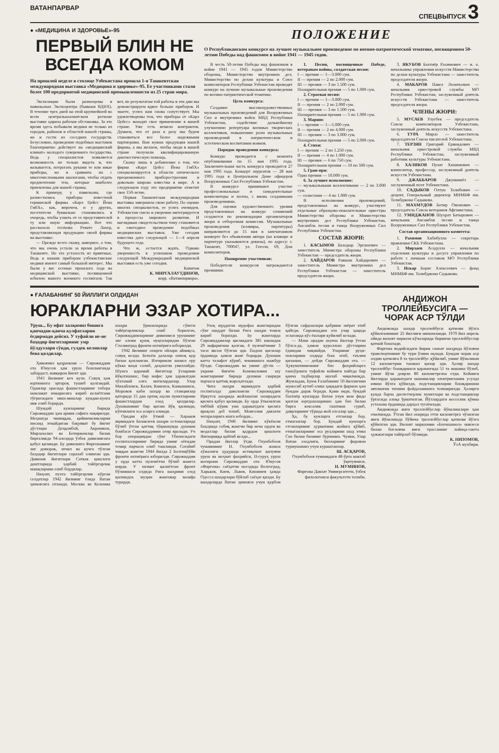ВАТАНПАРВАР СПЕЦВЫПУСК 3
● «МЕДИЦИНА И ЗДОРОВЬЕ»-95
ПЕРВЫЙ БЛИН НЕ ВСЕГДА КОМОМ
На прошлой неделе в столице Узбекистана прошла 1-я Ташкентская международная выставка «Медицина и здоровье»-95. Ее участниками стали более 100 предприятий медицинской промышленности из 25 стран мира.
Экспозиции были размещены в павильонах Экспоцентра (бывшая ВДНХ). В течение трех дней на этой крупнейшей во всем центральноазиатском регионе выставке царила рабочая обстановка. За это время здесь побывали медики не только из городов, районов и областей нашей страны, но и гости из соседних государств. Безусловно, проведение подобных выставок благоприятно действует на «медицинский климат» молодого суверенного государства. Ведь у специалистов появляется возможность не только видеть и, что называется, потрогать руками те или иные приборы, но и сравнить их с многочисленными аналогами, чтобы отдать предпочтение тем, которые наиболее приемлемы для нашей страны.
К примеру, у павильона, где разместились приборы известной германской фирмы «Карл Цейсс Йена ГмбХ», как, впрочем, и у других, посетители буквально становились в очередь, чтобы узнать от ее представителей ту или иную информацию. Вот что рассказала госпожа Ренате Лахер, представляющая продукцию своей фирмы на выставке:
— Прежде всего скажу, наверное, о том, что мы очень устали за время работы в Ташкенте. Но эта усталость из приятных. Ведь к нашим приборам узбекистанские медики имеют самый большой интерес. Мы были у вас осенью прошлого года на медицинской выставке, посвященной юбилею вашего военного госпиталя. Так вот, по результатам той работы в эти дни мы демонстрируем вдвое больше приборов. И знаете, успех нам снова сопутствует. Мы удовлетворены тем, что приборы от «Карл Цейсс» находят свое применение в вашей стране. Уже есть немало контрактов. Думаем, что от раза к разу мы будем становиться все более надежными партнерами. Вам нужна продукция нашей фирмы, а мы желаем, чтобы люди в вашей стране получали квалифицированную диагностическую помощь.
Скажу лишь в добавление о том, что фирма «Карл Цейсс Йена ГмбХ» специализируется в области оптического прецизионного приборостроения и довольно широко известна в мире. А в следующем году это предприятие отметит свое 150-летие.
Первая Ташкентская международная выставка завершила свою работу. По оценке многих специалистов, ее успех очевиден. Узбекистан смело и уверенно интегрируется в процессы мирового развития. И наглядным свидетельством тому становится и ежегодное проведение подобных медицинских выставок. Уже сегодня известна дата следующей — 1—4 апреля будущего года.
Что ж, остается ждать. Однако уверенность в успешном проведении следующей Международной медицинской выставки есть уже сегодня.
Капитан
К. МИРГАЛАУТДИНОВ,
корр. «Ватанпарвара».
ПОЛОЖЕНИЕ
О Республиканском конкурсе на лучшее музыкальное произведение по военно-патриотической тематике, посвященном 50-летию Победы над фашизмом в войне 1941 — 1945 годов.
В честь 50-летия Победы над фашизмом в войне 1941 — 1945 годов Министерство обороны, Министерство внутренних дел, Министерство по делам культуры и Союз композиторов Республики Узбекистан проводят конкурс на лучшие музыкальные произведения по военно-патриотической тематике.
Цель конкурса:
Создание высокохудожественных музыкальных произведений для Вооруженных Сил и внутренних войск МВД Республики Узбекистан, содействие дальнейшему улучшению репертуара военных творческих коллективов, повышению роли музыкальных произведений в патриотическом и эстетическом воспитании воинов.
Порядок проведения конкурса:
Конкурс проводится с момента опубликования по 15 мая 1995 года. Заключительная часть конкурса проводится 27 мая 1995 года. Концерт лауреатов — 28 мая 1995 года в Центральном Доме офицеров Вооруженных Сил Республики Узбекистан.
В конкурсе принимают участие профессиональные и самодеятельные композиторы и поэты, с вновь созданными произведениями.
Для оценки художественного уровня представленных на конкурс сочинений создаются по рекомендации организаторов жюри и отборочная комиссия. Музыкальные произведения (клавиры, партитуры) направляются до 15 мая в запечатанном конверте без объявления автора (на клавире и партитуре указываются девизы), по адресу: г. Ташкент, 700047, ул. Гоголя, 69, Дом композиторов.
Поощрение участников:
Победители конкурсов награждаются премиями:
1. Песни, посвященные Победе, ветеранам войны, солдатская песня:
I — премия — 1—3.000 сум.
II — премия — 2 по 2.000 сум.
III — премия — 3 по 1.500 сум.
Поощрительная премия — 5 по 1.000 сум.
2. Строевая песня:
I — премия — 1—3.000 сум.
II — премия — 2 по 2.000 сум.
III — премия — 3 по 1.500 сум.
Поощрительная премия — 5 по 1.000 сум.
3. Марши:
I — премия — 1—5.000 сум.
II — премия — 2 по 4.000 сум.
III — премия — 3 по 3.000 сум.
Поощрительная премия — 5 по 2.000 сум.
4. Стихи:
I — премия — 2 по 1.250 сум.
II — премия — 4 по 1.000 сум.
III — премия — 6 по 750 сум.
Поощрительная премия — 10 по 500 сум.
5. Гран-при:
Одна премия — 10.000 сум.
6. За лучшее исполнение:
— музыкальными коллективами — 2 по 3.000 сум.
— солистами — 4 по 1.000 сум.
В исполнении произведений, представленных на конкурс, участвуют отдельные образцово-показательные оркестры Министерства обороны и Министерства внутренних дел Республики Узбекистан, Ансамбль песни и танца Вооруженных Сил Республики Узбекистан.
СОСТАВ ЖЮРИ:
1. КАСЫМОВ Баходыр Эргашевич — заместитель Министра обороны Республики Узбекистан — председатель жюри.
2. ХАЙДАРОВ Равшан Хайдарович — заместитель Министра внутренних дел Республики Узбекистан — заместитель председателя жюри.
3. ЯКУБОВ Бахтиёр Рахимович — и. о. начальника управления искусств Министерства по делам культуры Узбекистана — заместитель председателя жюри.
4. МАКАРОВ Павел Леонтьевич — начальник оркестровой службы МО Республики Узбекистан, заслуженный деятель искусств Узбекистана — заместитель председателя жюри.
ЧЛЕНЫ ЖЮРИ:
5. МУСАЕВ Улугбек — председатель Союза композиторов Узбекистана, заслуженный деятель искусств Узбекистана.
6. ТУРА Мирзо — заместитель председателя Союза писателей Узбекистана.
7. ТЕРЗЯН Григорий Ервандович — начальник оркестровой службы МВД Республики Узбекистан, заслуженный работник культуры Узбекистана.
8. ХАЛИКОВ Пулат Хашимович — композитор, профессор, заслуженный деятель искусств Узбекистана.
9. ДЖАББАРОВ Джуманиёз — заслуженный поэт Узбекистана.
10. САДЫКОВ Олтун Толибович — доцент, Генеральный директор МНМБФ им. Толибджона Садыкова.
11. МАХМУДОВ Ботир Омонович — председатель Союза ветеранов Афганистана.
12. УМИДЖАНОВ Шухрат Батырович — начальник Ансамбля песни и танца Вооруженных Сил Республики Узбекистан.
Состав организационного комитета:
1. Рахимов Хабибулла — секретарь правления СКБ Узбекистана.
2. Мирзаев Асадулла — начальник отделения культуры и досуга управления по работе с личным составом МО Республики Узбекистан.
3. Искар Борис Алексеевич — фонд МНМБФ им. Толибджона Садыкова.
● ҒАЛАБАНИНГ 50 ЙИЛЛИГИ ОЛДИДАН
ЮРАКЛАРНИ ЭЗАР ХОТИРА...
Уруш... Бу офат халқимиз бошига қанчадан-қанча кулфатларни ёғдирмади дейсиз. У туфайли не-не баҳодир йигитларнинг умр йўлдузлари сўнди, гулдек келинлар бева қолдилар.
Ҳикоямиз қаҳрамони — Сирожиддин ота Юнусов ҳам уруш бошланганда забардаст, навқирон йигит эди.
1941 йилнинг кеч кузи. Совуқ ҳам юртимизга эртароқ тушиб қолгандай. Одамлар орасида фашистларнинг тобора мамлакат ичкарисига кириб келаётгани тўғрисидаги миш-мишлар кундан-кунга авж олиб борарди.
Шундай кунларнинг бирида Сирожиддин ҳам армия сафига чақирилди. Меҳнатда чиниққан, қийинчиликларни писанд этмайдиган бақувват бу йигит дўстлари Деҳқонбой, Акрамжон, Мирзахалил ва Ботиржонлар билан биргаликда 94-алоҳида ўзбек дивизиясига қабул қилинди. Бу дивизияга Фарғонанинг энг довюрак, эпчил ва кучга тўлган баҳодир йигитлари саралаб олинган эди. Дивизия йигитлари Саткак қишлоғи даштларида ҳарбий тайёргарлик машқларини олиб бордилар.
Ниҳоят, пухта тайёргарлик кўрган солдатлар 1942 йилнинг ёзида Ватан ҳимоясига отланди. Москва ва Коломна шаҳри ўрмонларида сўнгги тайёргарликлар олиб борилгач, Сирожиддинларнинг дивизияси урушнинг энг олови қуюқ нуқталаридан бўлган Сталинград фронти ихтиёрига юборилди.
1942 йилнинг охирги ойлари айниқса, совуқ келди. Бепоён далалар оппоқ қор билан қопланган. Изғиринли шамол еру кўкка ваҳм солиб, даҳшатли увиллайди. Шунга қарамай йигитлар ўзларини йўқотишмас, бир нафас ҳам ҳаракатдан тўхтамай олға интилардилар. Улар Михайловск, Калач, Каменск, Камышинск, Моровов каби шаҳар ва станциялар қаторида 15 дан ортиқ аҳоли пунктларини фашистлардан озод қилдилар. Душманнинг бир қисми йўқ қилинди, кўпчилиги эса асирга олинди.
Орадан кўп ўтмай — Харьков яқинидаги Балаклеев шаҳри остоналарида бўлиб ўтган қаттиқ тўқнашувда душман бомбаси Сирожиддинни оғир яралади. Уч бор операциядан сўнг Тбилисидаги госпиталларнинг бирида унинг оёғидан темир парчаси олиб ташланди. Соғайиб чиққан жангчи 1944 йилда 2 Болтиқбўйи фронти ихтиёрига юборилди. Сирожиддин у ерда катта пулемётчи бўлиб жангга кирди. У хизмат қилаётган фронт бўлинмаси олдида Рига шаҳрини озод қилишдек муҳим жанговар вазифа турарди.
Узоқ муддатли мудофаа жангларидан сўнг шиддат билан Рига шаҳри томон кириб борилди. Бу жангларда Сирожиддинлар қисмидаги 385 кишидан 29 нафаригина қолган, 4 пулемётнинг 3 таси яксон бўлган эди. Ёндош қисмлар ёрдамида ҳамон жанг борарди. Душман катта талафот кўриб, чекинишга мажбур бўлди. Сирожиддин ва унинг дўсти — украин йигити Коноваловни шу жангларнинг бирида душман снаряди парчаси қаттиқ жароҳатлади.
Чита шаҳри яқинидаги ҳарбий госпиталда даволанган Сирожиддин Иркутск шаҳрида жойлашган захирадаги қисмга қабул қилинди. Бу ерда ўтказилган тиббий кўрик уни ҳаракатдаги қисмга яроқсиз деб топиб, Монголия давлати чегараларига ишга юборди...
Ниҳоят, 1946 йилнинг кўкёшли баҳорида собиқ жангчи бир неча орден ва медаллар билан қадрдон қишлоғи Янгиариққа қайтиб келди...
Орадан йиллар ўтди. Охунбобоев туманининг Н. Охунбобоев жамоа хўжалиги ҳудудида истиқомат қилувчи уруш ва меҳнат фахрийси, II-гуруҳ уруш ногирони Сирожиддин ота Юнусов «Фарғона» саёҳатчи поездида Волгоград, Харьков, Киев, Львов, Кишинев ҳамда Одесса шаҳарлари бўйлаб саёҳат қилди. Бу шаҳарларда Ватан ҳимояси учун қурбон бўлган сафдошлари қабрини зиёрат этиб қайтди. Сирожиддин ота улар ҳақида эслаганда кўз ёшлари қуйилиб келади.
— Мана орадан шунча йиллар ўтган бўлса-да, ҳамон қуроллош дўстларим ёдимдан чиқмайди. Уларнинг руҳи-покларини олдида бош эгиб, таъзим қиламан, — дейди Сирожиддин ота. — Ҳукуматимизнинг биз фахрийларга ғамхўрлиги туфайли кейинги пайтда бир қанча тадбирлар ишлаб чиқилмоқда. Жумладан, Буюк Ғалабанинг 50 йиллигини муносиб кутиб олиш ҳақидаги фармон ҳам бундан дарак беради. Қани энди, бундай бахтиёр кунларда Ватан учун жон фидо қилган юртдошларимиз ҳам биз билан бирга кексалик гаштини суриб, даврларнинг тўрида жой олсалар эди...
Ҳа, бу кунларга етганлар бор, етмаганлар бор. Бундай кунларга етганларнинг ҳурматини жойига қўйиб, етмаганларнинг эса руҳларини шод этиш Сиз билан бизнинг бурчимиз. Чунки, Улар Ватан озодлиги, бизларнинг фаровон турмушимиз учун курашганлар.
Ш. АСҚАРОВ,
Охунбобоев туманидаги 48-ўрта мактаб ўқитувчиси.
Н. МУМИНОВ,
Фарғона Давлат Университети, ўзбек филологияси факультети толиби.
АНДИЖОН ТРОЛЛЕЙБУСИГА — ЧОРАК АСР ТЎЛДИ
Андижонда шаҳар троллейбуси қатнови йўлга қўйилганининг 25 йиллиги нишонланди. 1970 йил апрель ойида вилоят маркази кўчаларида биринчи троллейбуслар қатнай бошлади.
Фарғона водийсидаги йирик саноат шаҳрида йўловчи транспортининг бу тури ўзини оқлади. Бундан чорак аср олдин қатновга 8 та троллейбус қўйилиб, унинг йўналиши 12 километрни ташкил қилар эди. Ҳозир шаҳар троллейбус бошқармаси қарамоғида 51 та машина бўлиб, унинг йўли деярли 80 километргача етди. Кейинги йилларда ҳаракатдаги машиналар электрмеханик усулда ювиш йўлга қўйилди, подстанцияларни бошқаришни автоматик тизими фойдаланишга топширилди. Ҳозирги кунда барча диспетчерлик пунктлари ва подстанциялар ўртасида алоқа ўрнатилган. Йўллардаги носозлик қўнма устахона ёрдамида дарҳол тугатилади.
Андижонда янги троллейбуслар йўналишлари ҳам очилмоқда. Ўтган йил охирида етти километрга чўзилган янги йўналишда бўйича троллейбуслар қатнови йўлга қўйилган эди. Вилоят марказини «Боғишамол» мавзеси билан боғловчи янги трассанинг лойиҳа-смета ҳужжатлари тайёрлаб бўлинди.
К. НИЗОМОВ,
ЎзА мухбири.